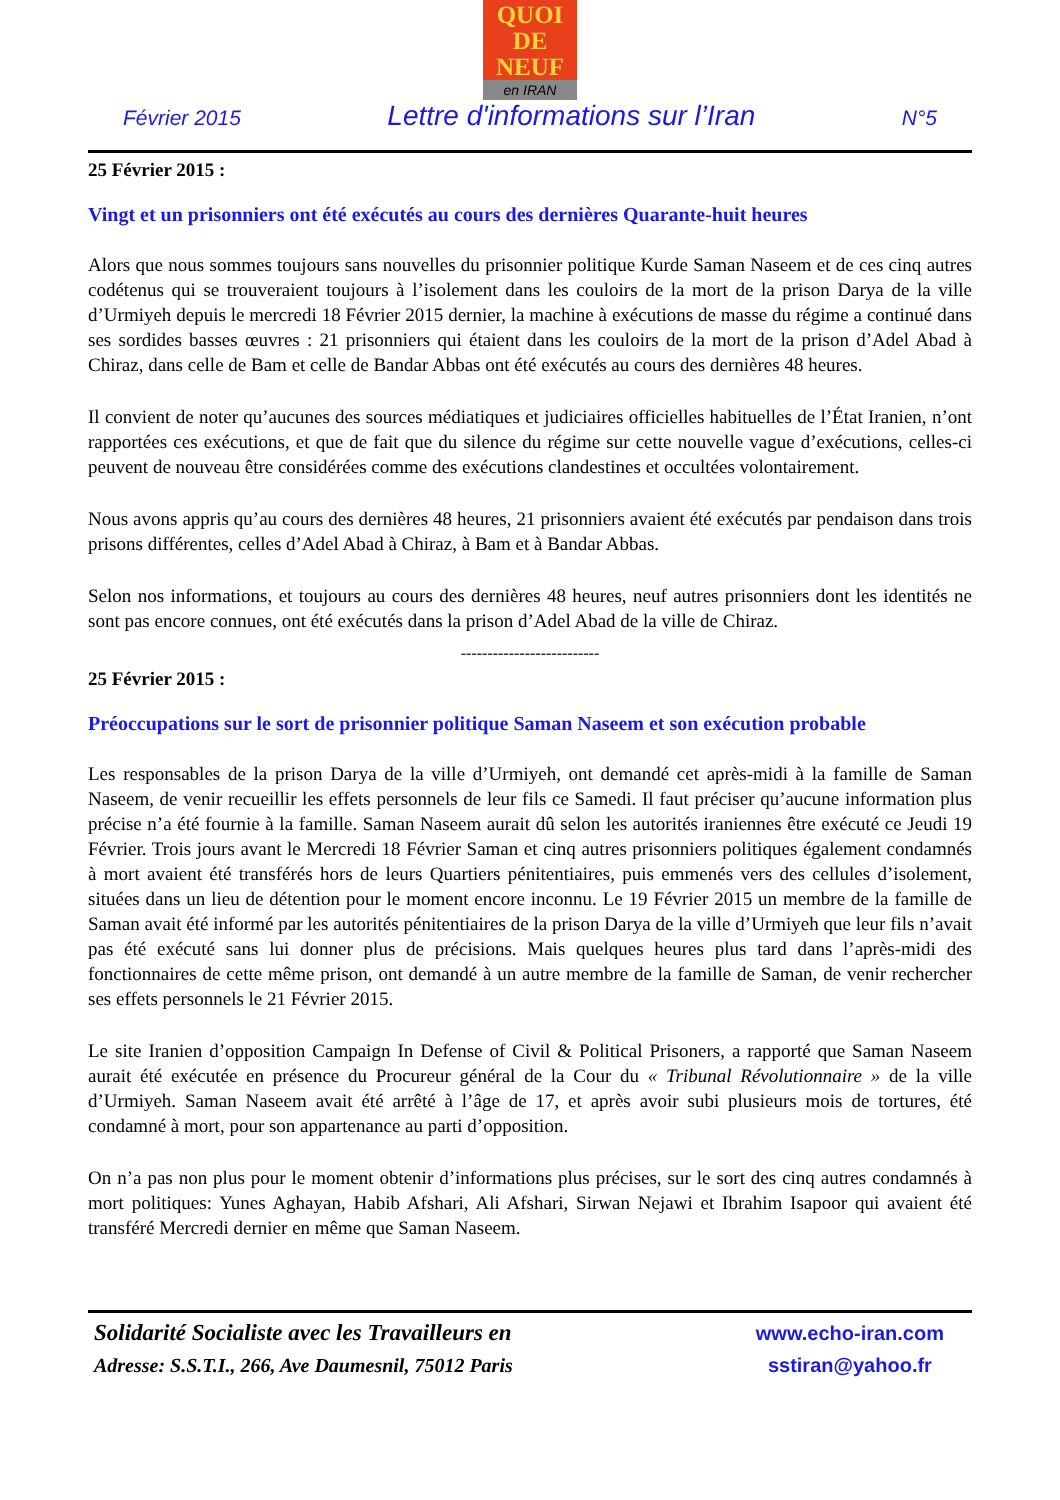QUOI
DE
NEUF
en IRAN
Février 2015 Lettre d'informations sur l’Iran N°5
25 Février 2015 :
Vingt et un prisonniers ont été exécutés au cours des dernières Quarante-huit heures
Alors que nous sommes toujours sans nouvelles du prisonnier politique Kurde Saman Naseem et de ces cinq autres codétenus qui se trouveraient toujours à l’isolement dans les couloirs de la mort de la prison Darya de la ville d’Urmiyeh depuis le mercredi 18 Février 2015 dernier, la machine à exécutions de masse du régime a continué dans ses sordides basses œuvres : 21 prisonniers qui étaient dans les couloirs de la mort de la prison d’Adel Abad à Chiraz, dans celle de Bam et celle de Bandar Abbas ont été exécutés au cours des dernières 48 heures.
Il convient de noter qu’aucunes des sources médiatiques et judiciaires officielles habituelles de l’État Iranien, n’ont rapportées ces exécutions, et que de fait que du silence du régime sur cette nouvelle vague d’exécutions, celles-ci peuvent de nouveau être considérées comme des exécutions clandestines et occultées volontairement.
Nous avons appris qu’au cours des dernières 48 heures, 21 prisonniers avaient été exécutés par pendaison dans trois prisons différentes, celles d’Adel Abad à Chiraz, à Bam et à Bandar Abbas.
Selon nos informations, et toujours au cours des dernières 48 heures, neuf autres prisonniers dont les identités ne sont pas encore connues, ont été exécutés dans la prison d’Adel Abad de la ville de Chiraz.
--------------------------
25 Février 2015 :
Préoccupations sur le sort de prisonnier politique Saman Naseem et son exécution probable
Les responsables de la prison Darya de la ville d’Urmiyeh, ont demandé cet après-midi à la famille de Saman Naseem, de venir recueillir les effets personnels de leur fils ce Samedi. Il faut préciser qu’aucune information plus précise n’a été fournie à la famille. Saman Naseem aurait dû selon les autorités iraniennes être exécuté ce Jeudi 19 Février. Trois jours avant le Mercredi 18 Février Saman et cinq autres prisonniers politiques également condamnés à mort avaient été transférés hors de leurs Quartiers pénitentiaires, puis emmenés vers des cellules d’isolement, situées dans un lieu de détention pour le moment encore inconnu. Le 19 Février 2015 un membre de la famille de Saman avait été informé par les autorités pénitentiaires de la prison Darya de la ville d’Urmiyeh que leur fils n’avait pas été exécuté sans lui donner plus de précisions. Mais quelques heures plus tard dans l’après-midi des fonctionnaires de cette même prison, ont demandé à un autre membre de la famille de Saman, de venir rechercher ses effets personnels le 21 Février 2015.
Le site Iranien d’opposition Campaign In Defense of Civil & Political Prisoners, a rapporté que Saman Naseem aurait été exécutée en présence du Procureur général de la Cour du « Tribunal Révolutionnaire » de la ville d’Urmiyeh. Saman Naseem avait été arrêté à l’âge de 17, et après avoir subi plusieurs mois de tortures, été condamné à mort, pour son appartenance au parti d’opposition.
On n’a pas non plus pour le moment obtenir d’informations plus précises, sur le sort des cinq autres condamnés à mort politiques: Yunes Aghayan, Habib Afshari, Ali Afshari, Sirwan Nejawi et Ibrahim Isapoor qui avaient été transféré Mercredi dernier en même que Saman Naseem.
Solidarité Socialiste avec les Travailleurs en
Adresse: S.S.T.I., 266, Ave Daumesnil, 75012 Paris
www.echo-iran.com
sstiran@yahoo.fr